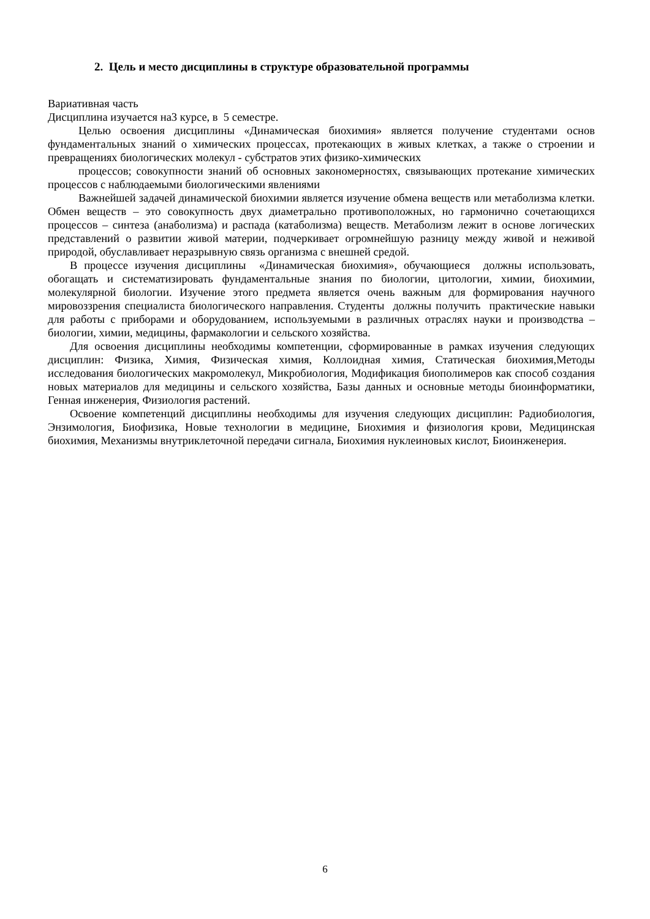2. Цель и место дисциплины в структуре образовательной программы
Вариативная часть
Дисциплина изучается на3 курсе, в 5 семестре.
Целью освоения дисциплины «Динамическая биохимия» является получение студентами основ фундаментальных знаний о химических процессах, протекающих в живых клетках, а также о строении и превращениях биологических молекул - субстратов этих физико-химических
процессов; совокупности знаний об основных закономерностях, связывающих протекание химических процессов с наблюдаемыми биологическими явлениями
Важнейшей задачей динамической биохимии является изучение обмена веществ или метаболизма клетки. Обмен веществ – это совокупность двух диаметрально противоположных, но гармонично сочетающихся процессов – синтеза (анаболизма) и распада (катаболизма) веществ. Метаболизм лежит в основе логических представлений о развитии живой материи, подчеркивает огромнейшую разницу между живой и неживой природой, обуславливает неразрывную связь организма с внешней средой.
В процессе изучения дисциплины «Динамическая биохимия», обучающиеся должны использовать, обогащать и систематизировать фундаментальные знания по биологии, цитологии, химии, биохимии, молекулярной биологии. Изучение этого предмета является очень важным для формирования научного мировоззрения специалиста биологического направления. Студенты должны получить практические навыки для работы с приборами и оборудованием, используемыми в различных отраслях науки и производства – биологии, химии, медицины, фармакологии и сельского хозяйства.
Для освоения дисциплины необходимы компетенции, сформированные в рамках изучения следующих дисциплин: Физика, Химия, Физическая химия, Коллоидная химия, Статическая биохимия,Методы исследования биологических макромолекул, Микробиология, Модификация биополимеров как способ создания новых материалов для медицины и сельского хозяйства, Базы данных и основные методы биоинформатики, Генная инженерия, Физиология растений.
Освоение компетенций дисциплины необходимы для изучения следующих дисциплин: Радиобиология, Энзимология, Биофизика, Новые технологии в медицине, Биохимия и физиология крови, Медицинская биохимия, Механизмы внутриклеточной передачи сигнала, Биохимия нуклеиновых кислот, Биоинженерия.
6